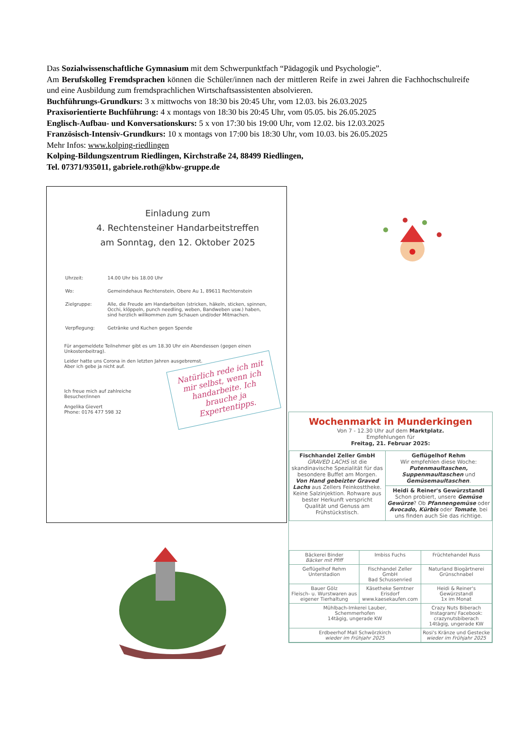Das Sozialwissenschaftliche Gymnasium mit dem Schwerpunktfach “Pädagogik und Psychologie”.
Am Berufskolleg Fremdsprachen können die Schüler/innen nach der mittleren Reife in zwei Jahren die Fachhochschulreife und eine Ausbildung zum fremdsprachlichen Wirtschaftsassistenten absolvieren.
Buchführungs-Grundkurs: 3 x mittwochs von 18:30 bis 20:45 Uhr, vom 12.03. bis 26.03.2025
Praxisorientierte Buchführung: 4 x montags von 18:30 bis 20:45 Uhr, vom 05.05. bis 26.05.2025
Englisch-Aufbau- und Konversationskurs: 5 x von 17:30 bis 19:00 Uhr, vom 12.02. bis 12.03.2025
Französisch-Intensiv-Grundkurs: 10 x montags von 17:00 bis 18:30 Uhr, vom 10.03. bis 26.05.2025
Mehr Infos: www.kolping-riedlingen
Kolping-Bildungszentrum Riedlingen, Kirchstraße 24, 88499 Riedlingen,
Tel. 07371/935011, gabriele.roth@kbw-gruppe.de
Einladung zum
4. Rechtensteiner Handarbeitstreffen
am Sonntag, den 12. Oktober 2025
| Uhrzeit: | 14.00 Uhr bis 18.00 Uhr |
| Wo: | Gemeindehaus Rechtenstein, Obere Au 1, 89611 Rechtenstein |
| Zielgruppe: | Alle, die Freude am Handarbeiten (stricken, häkeln, sticken, spinnen, Occhi, klöppeln, punch needling, weben, Bandweben usw.) haben, sind herzlich willkommen zum Schauen und/oder Mitmachen. |
| Verpflegung: | Getränke und Kuchen gegen Spende |
Für angemeldete Teilnehmer gibt es um 18.30 Uhr ein Abendessen (gegen einen Unkostenbeitrag).
Leider hatte uns Corona in den letzten Jahren ausgebremst.
Aber ich gebe ja nicht auf.
Ich freue mich auf zahlreiche
Besucher/innen
Angelika Gievert
Phone: 0176 477 598 32
Natürlich rede ich mit mir selbst, wenn ich handarbeite. Ich brauche ja Expertentipps.
Wochenmarkt in Munderkingen
Von 7 - 12.30 Uhr auf dem Marktplatz.
Empfehlungen für
Freitag, 21. Februar 2025:
| Fischhandel Zeller GmbH GRAVED LACHS ist die skandinavische Spezialität für das besondere Buffet am Morgen. Von Hand gebeizter Graved Lachs aus Zellers Feinkosttheke. Keine Salzinjektion. Rohware aus bester Herkunft verspricht Qualität und Genuss am Frühstückstisch. | Geflügelhof Rehm Wir empfehlen diese Woche: Putenmaultaschen, Suppenmaultaschen und Gemüsemaultaschen . |
| | Heidi & Reiner's Gewürzstandl Schon probiert, unsere Gemüse Gewürze ? Ob Pfannengemüse oder Avocado, Kürbis oder Tomate , bei uns finden auch Sie das richtige. |
| Bäckerei Binder Bäcker mit Pfiff | Imbiss Fuchs | Früchtehandel Russ |
| Geflügelhof Rehm Unterstadion | Fischhandel Zeller GmbH Bad Schussenried | Naturland Biogärtnerei Grünschnabel |
| Bauer Gölz Fleisch- u. Wurstwaren aus eigener Tierhaltung | Käsetheke Semtner Erisdorf www.kaesekaufen.com | Heidi & Reiner's Gewürzstandl 1x im Monat |
| Mühlbach-Imkerei Lauber, Schemmerhofen 14tägig, ungerade KW | | Crazy Nuts Biberach Instagram/ Facebook: crazynutsbiberach 14tägig, ungerade KW |
| Erdbeerhof Mall Schwörzkirch wieder im Frühjahr 2025 | | Rosi's Kränze und Gestecke wieder im Frühjahr 2025 |